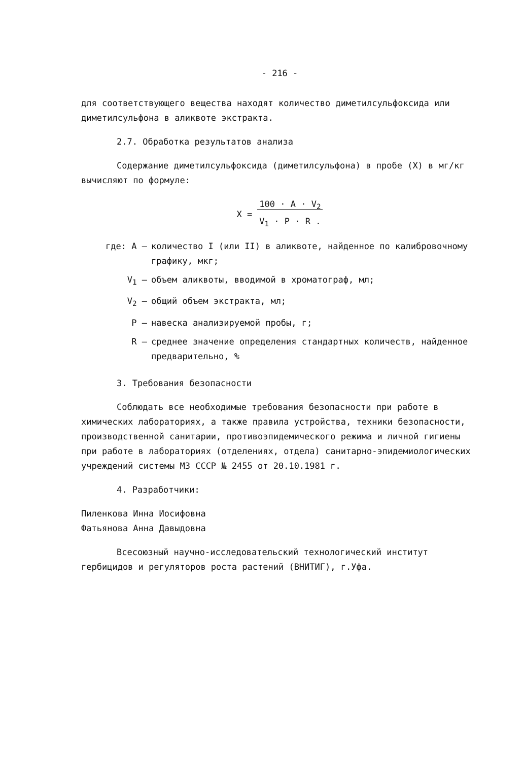- 216 -
для соответствующего вещества находят количество диметилсульфоксида или диметилсульфона в аликвоте экстракта.
2.7. Обработка результатов анализа
Содержание диметилсульфоксида (диметилсульфона) в пробе (X) в мг/кг вычисляют по формуле:
X = 100 · A · V<sub>2</sub>
V<sub>1</sub> · P · R .
где: A – количество I (или II) в аликвоте, найденное по калибровочному графику, мкг;
V<sub>1</sub> – объем аликвоты, вводимой в хроматограф, мл;
V<sub>2</sub> – общий объем экстракта, мл;
P – навеска анализируемой пробы, г;
R – среднее значение определения стандартных количеств, найденное предварительно, %
3. Требования безопасности
Соблюдать все необходимые требования безопасности при работе в химических лабораториях, а также правила устройства, техники безопасности, производственной санитарии, противоэпидемического режима и личной гигиены при работе в лабораториях (отделениях, отдела) санитарно-эпидемиологических учреждений системы МЗ СССР № 2455 от 20.10.1981 г.
4. Разработчики:
Пиленкова Инна Иосифовна
Фатьянова Анна Давыдовна
Всесоюзный научно-исследовательский технологический институт гербицидов и регуляторов роста растений (ВНИТИГ), г.Уфа.